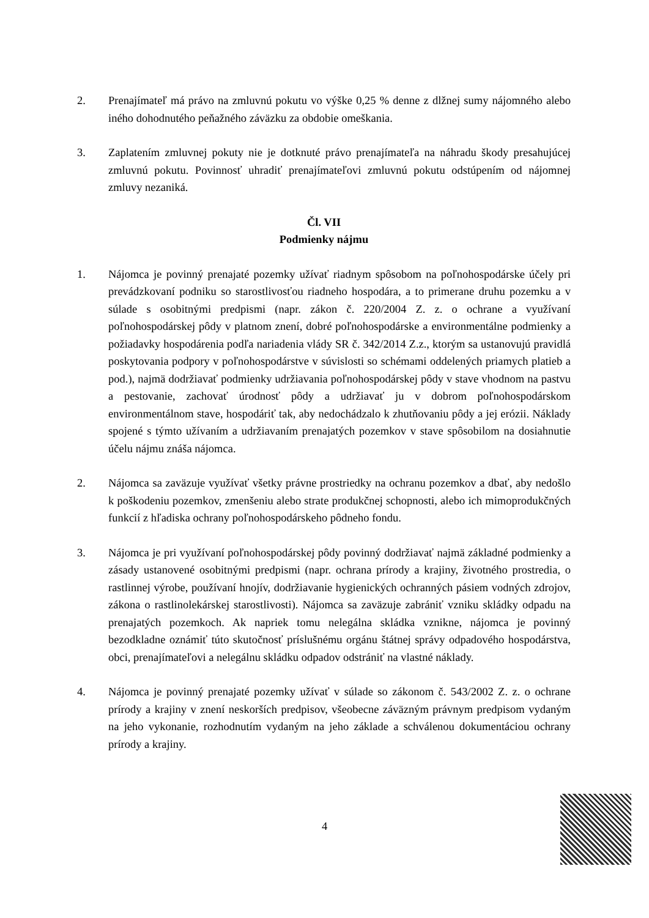2. Prenajímateľ má právo na zmluvnú pokutu vo výške 0,25 % denne z dlžnej sumy nájomného alebo iného dohodnutého peňažného záväzku za obdobie omeškania.
3. Zaplatením zmluvnej pokuty nie je dotknuté právo prenajímateľa na náhradu škody presahujúcej zmluvnú pokutu. Povinnosť uhradiť prenajímateľovi zmluvnú pokutu odstúpením od nájomnej zmluvy nezaniká.
Čl. VII
Podmienky nájmu
1. Nájomca je povinný prenajaté pozemky užívať riadnym spôsobom na poľnohospodárske účely pri prevádzkovaní podniku so starostlivosťou riadneho hospodára, a to primerane druhu pozemku a v súlade s osobitnými predpismi (napr. zákon č. 220/2004 Z. z. o ochrane a využívaní poľnohospodárskej pôdy v platnom znení, dobré poľnohospodárske a environmentálne podmienky a požiadavky hospodárenia podľa nariadenia vlády SR č. 342/2014 Z.z., ktorým sa ustanovujú pravidlá poskytovania podpory v poľnohospodárstve v súvislosti so schémami oddelených priamych platieb a pod.), najmä dodržiavať podmienky udržiavania poľnohospodárskej pôdy v stave vhodnom na pastvu a pestovanie, zachovať úrodnosť pôdy a udržiavať ju v dobrom poľnohospodárskom environmentálnom stave, hospodáriť tak, aby nedochádzalo k zhutňovaniu pôdy a jej erózii. Náklady spojené s týmto užívaním a udržiavaním prenajatých pozemkov v stave spôsobilom na dosiahnutie účelu nájmu znáša nájomca.
2. Nájomca sa zaväzuje využívať všetky právne prostriedky na ochranu pozemkov a dbať, aby nedošlo k poškodeniu pozemkov, zmenšeniu alebo strate produkčnej schopnosti, alebo ich mimoprodukčných funkcií z hľadiska ochrany poľnohospodárskeho pôdneho fondu.
3. Nájomca je pri využívaní poľnohospodárskej pôdy povinný dodržiavať najmä základné podmienky a zásady ustanovené osobitnými predpismi (napr. ochrana prírody a krajiny, životného prostredia, o rastlinnej výrobe, používaní hnojív, dodržiavanie hygienických ochranných pásiem vodných zdrojov, zákona o rastlinolekárskej starostlivosti). Nájomca sa zaväzuje zabrániť vzniku skládky odpadu na prenajatých pozemkoch. Ak napriek tomu nelegálna skládka vznikne, nájomca je povinný bezodkladne oznámiť túto skutočnosť príslušnému orgánu štátnej správy odpadového hospodárstva, obci, prenajímateľovi a nelegálnu skládku odpadov odstrániť na vlastné náklady.
4. Nájomca je povinný prenajaté pozemky užívať v súlade so zákonom č. 543/2002 Z. z. o ochrane prírody a krajiny v znení neskorších predpisov, všeobecne záväzným právnym predpisom vydaným na jeho vykonanie, rozhodnutím vydaným na jeho základe a schválenou dokumentáciou ochrany prírody a krajiny.
4